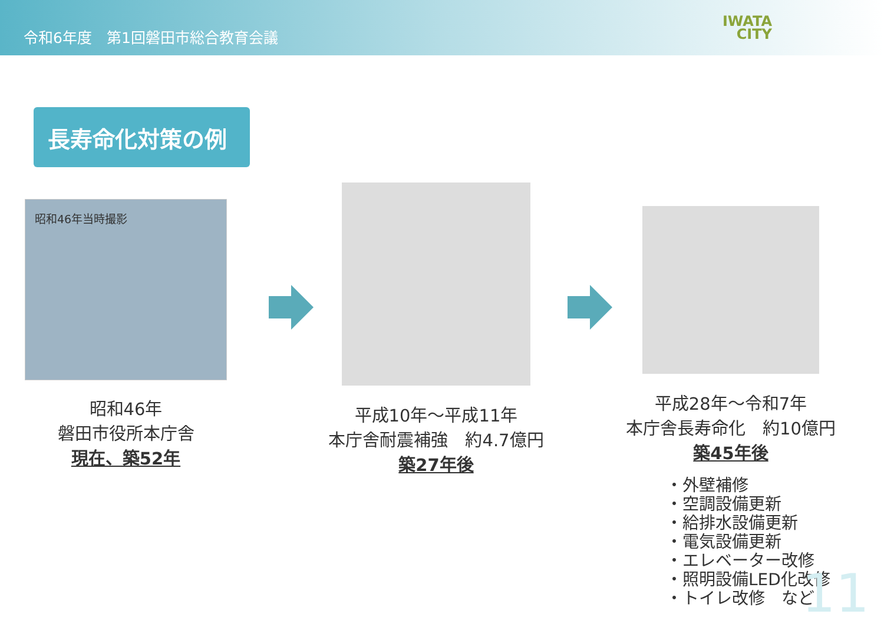令和6年度　第1回磐田市総合教育会議
IWATA
CITY
長寿命化対策の例
昭和46年当時撮影
昭和46年
磐田市役所本庁舎
現在、築52年
平成10年～平成11年
本庁舎耐震補強　約4.7億円
築27年後
平成28年～令和7年
本庁舎長寿命化　約10億円
築45年後
・外壁補修
・空調設備更新
・給排水設備更新
・電気設備更新
・エレベーター改修
・照明設備LED化改修
・トイレ改修　など
11